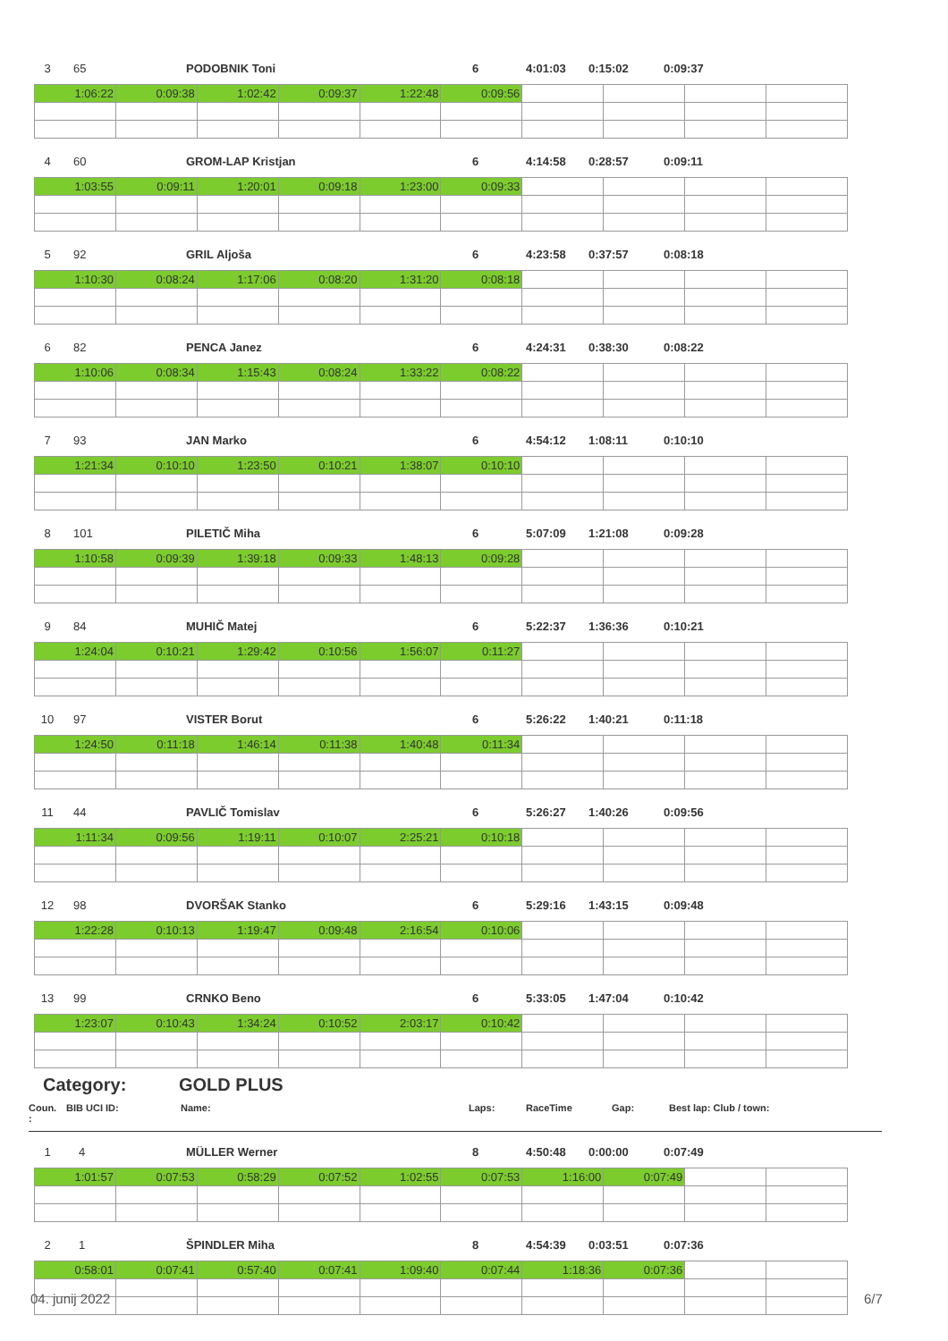3 65 PODOBNIK Toni 6 4:01:03 0:15:02 0:09:37
| 1:06:22 | 0:09:38 | 1:02:42 | 0:09:37 | 1:22:48 | 0:09:56 | | | | |
4 60 GROM-LAP Kristjan 6 4:14:58 0:28:57 0:09:11
| 1:03:55 | 0:09:11 | 1:20:01 | 0:09:18 | 1:23:00 | 0:09:33 | | | | |
5 92 GRIL Aljoša 6 4:23:58 0:37:57 0:08:18
| 1:10:30 | 0:08:24 | 1:17:06 | 0:08:20 | 1:31:20 | 0:08:18 | | | | |
6 82 PENCA Janez 6 4:24:31 0:38:30 0:08:22
| 1:10:06 | 0:08:34 | 1:15:43 | 0:08:24 | 1:33:22 | 0:08:22 | | | | |
7 93 JAN Marko 6 4:54:12 1:08:11 0:10:10
| 1:21:34 | 0:10:10 | 1:23:50 | 0:10:21 | 1:38:07 | 0:10:10 | | | | |
8 101 PILETIČ Miha 6 5:07:09 1:21:08 0:09:28
| 1:10:58 | 0:09:39 | 1:39:18 | 0:09:33 | 1:48:13 | 0:09:28 | | | | |
9 84 MUHIČ Matej 6 5:22:37 1:36:36 0:10:21
| 1:24:04 | 0:10:21 | 1:29:42 | 0:10:56 | 1:56:07 | 0:11:27 | | | | |
10 97 VISTER Borut 6 5:26:22 1:40:21 0:11:18
| 1:24:50 | 0:11:18 | 1:46:14 | 0:11:38 | 1:40:48 | 0:11:34 | | | | |
11 44 PAVLIČ Tomislav 6 5:26:27 1:40:26 0:09:56
| 1:11:34 | 0:09:56 | 1:19:11 | 0:10:07 | 2:25:21 | 0:10:18 | | | | |
12 98 DVORŠAK Stanko 6 5:29:16 1:43:15 0:09:48
| 1:22:28 | 0:10:13 | 1:19:47 | 0:09:48 | 2:16:54 | 0:10:06 | | | | |
13 99 CRNKO Beno 6 5:33:05 1:47:04 0:10:42
| 1:23:07 | 0:10:43 | 1:34:24 | 0:10:52 | 2:03:17 | 0:10:42 | | | | |
Category: GOLD PLUS
Coun.
: BIB UCI ID: Name: Laps: RaceTime Gap: Best lap: Club / town:
1 4 MÜLLER Werner 8 4:50:48 0:00:00 0:07:49
| 1:01:57 | 0:07:53 | 0:58:29 | 0:07:52 | 1:02:55 | 0:07:53 | 1:16:00 | 0:07:49 | | |
2 1 ŠPINDLER Miha 8 4:54:39 0:03:51 0:07:36
| 0:58:01 | 0:07:41 | 0:57:40 | 0:07:41 | 1:09:40 | 0:07:44 | 1:18:36 | 0:07:36 | | |
04. junij 2022 6/7